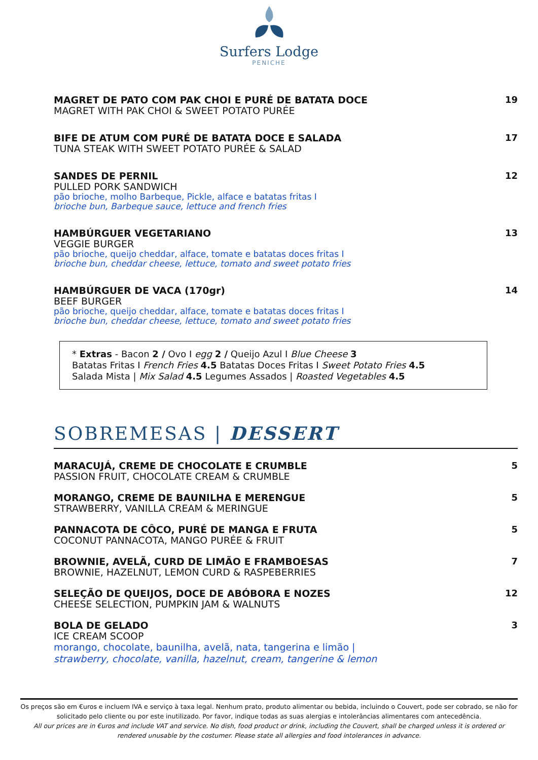Surfers Lodge
PENICHE
MAGRET DE PATO COM PAK CHOI E PURÉ DE BATATA DOCE
MAGRET WITH PAK CHOI & SWEET POTATO PURÉE
19
BIFE DE ATUM COM PURÉ DE BATATA DOCE E SALADA
TUNA STEAK WITH SWEET POTATO PURÉE & SALAD
17
SANDES DE PERNIL
PULLED PORK SANDWICH
pão brioche, molho Barbeque, Pickle, alface e batatas fritas I
brioche bun, Barbeque sauce, lettuce and french fries
12
HAMBÚRGUER VEGETARIANO
VEGGIE BURGER
pão brioche, queijo cheddar, alface, tomate e batatas doces fritas I
brioche bun, cheddar cheese, lettuce, tomato and sweet potato fries
13
HAMBÚRGUER DE VACA (170gr)
BEEF BURGER
pão brioche, queijo cheddar, alface, tomate e batatas doces fritas I
brioche bun, cheddar cheese, lettuce, tomato and sweet potato fries
14
* Extras - Bacon 2 / Ovo I egg 2 / Queijo Azul I Blue Cheese 3
Batatas Fritas I French Fries 4.5 Batatas Doces Fritas I Sweet Potato Fries 4.5
Salada Mista | Mix Salad 4.5 Legumes Assados | Roasted Vegetables 4.5
SOBREMESAS | DESSERT
MARACUJÁ, CREME DE CHOCOLATE E CRUMBLE
PASSION FRUIT, CHOCOLATE CREAM & CRUMBLE
5
MORANGO, CREME DE BAUNILHA E MERENGUE
STRAWBERRY, VANILLA CREAM & MERINGUE
5
PANNACOTA DE CÔCO, PURÉ DE MANGA E FRUTA
COCONUT PANNACOTA, MANGO PURÉE & FRUIT
5
BROWNIE, AVELÃ, CURD DE LIMÃO E FRAMBOESAS
BROWNIE, HAZELNUT, LEMON CURD & RASPEBERRIES
7
SELEÇÃO DE QUEIJOS, DOCE DE ABÓBORA E NOZES
CHEESE SELECTION, PUMPKIN JAM & WALNUTS
12
BOLA DE GELADO
ICE CREAM SCOOP
morango, chocolate, baunilha, avelã, nata, tangerina e limão |
strawberry, chocolate, vanilla, hazelnut, cream, tangerine & lemon
3
Os preços são em €uros e incluem IVA e serviço à taxa legal. Nenhum prato, produto alimentar ou bebida, incluindo o Couvert, pode ser cobrado, se não for solicitado pelo cliente ou por este inutilizado. Por favor, indique todas as suas alergias e intolerâncias alimentares com antecedência.
All our prices are in €uros and include VAT and service. No dish, food product or drink, including the Couvert, shall be charged unless it is ordered or rendered unusable by the costumer. Please state all allergies and food intolerances in advance.